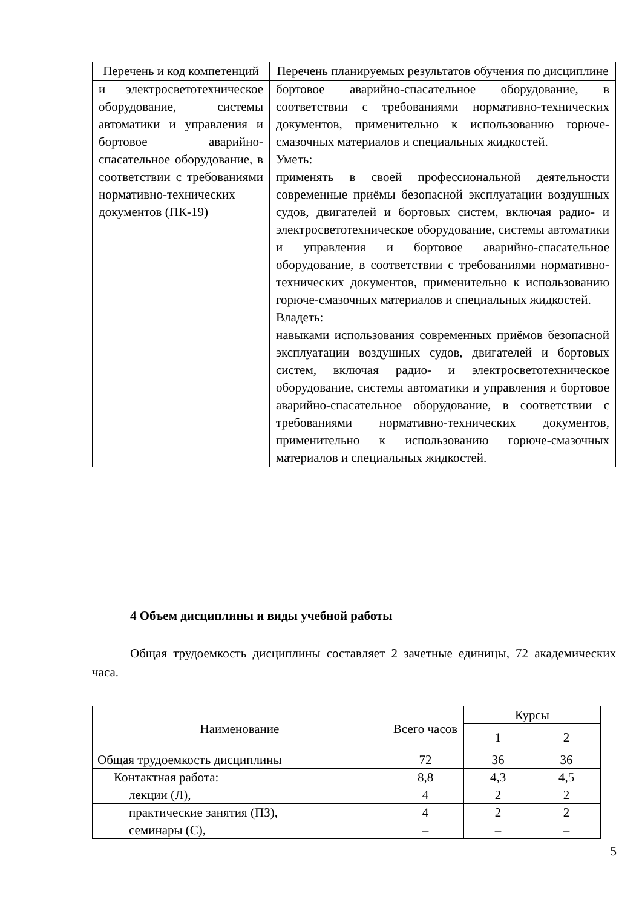| Перечень и код компетенций | Перечень планируемых результатов обучения по дисциплине |
| --- | --- |
| и электросветотехническое оборудование, системы автоматики и управления и бортовое аварийно-спасательное оборудование, в соответствии с требованиями нормативно-технических документов (ПК-19) | бортовое аварийно-спасательное оборудование, в соответствии с требованиями нормативно-технических документов, применительно к использованию горюче-смазочных материалов и специальных жидкостей. Уметь: применять в своей профессиональной деятельности современные приёмы безопасной эксплуатации воздушных судов, двигателей и бортовых систем, включая радио- и электросветотехническое оборудование, системы автоматики и управления и бортовое аварийно-спасательное оборудование, в соответствии с требованиями нормативно-технических документов, применительно к использованию горюче-смазочных материалов и специальных жидкостей. Владеть: навыками использования современных приёмов безопасной эксплуатации воздушных судов, двигателей и бортовых систем, включая радио- и электросветотехническое оборудование, системы автоматики и управления и бортовое аварийно-спасательное оборудование, в соответствии с требованиями нормативно-технических документов, применительно к использованию горюче-смазочных материалов и специальных жидкостей. |
4 Объем дисциплины и виды учебной работы
Общая трудоемкость дисциплины составляет 2 зачетные единицы, 72 академических часа.
| Наименование | Всего часов | Курсы | |
| | | 1 | 2 |
| Общая трудоемкость дисциплины | 72 | 36 | 36 |
| Контактная работа: | 8,8 | 4,3 | 4,5 |
| лекции (Л), | 4 | 2 | 2 |
| практические занятия (ПЗ), | 4 | 2 | 2 |
| семинары (С), | – | – | – |
5